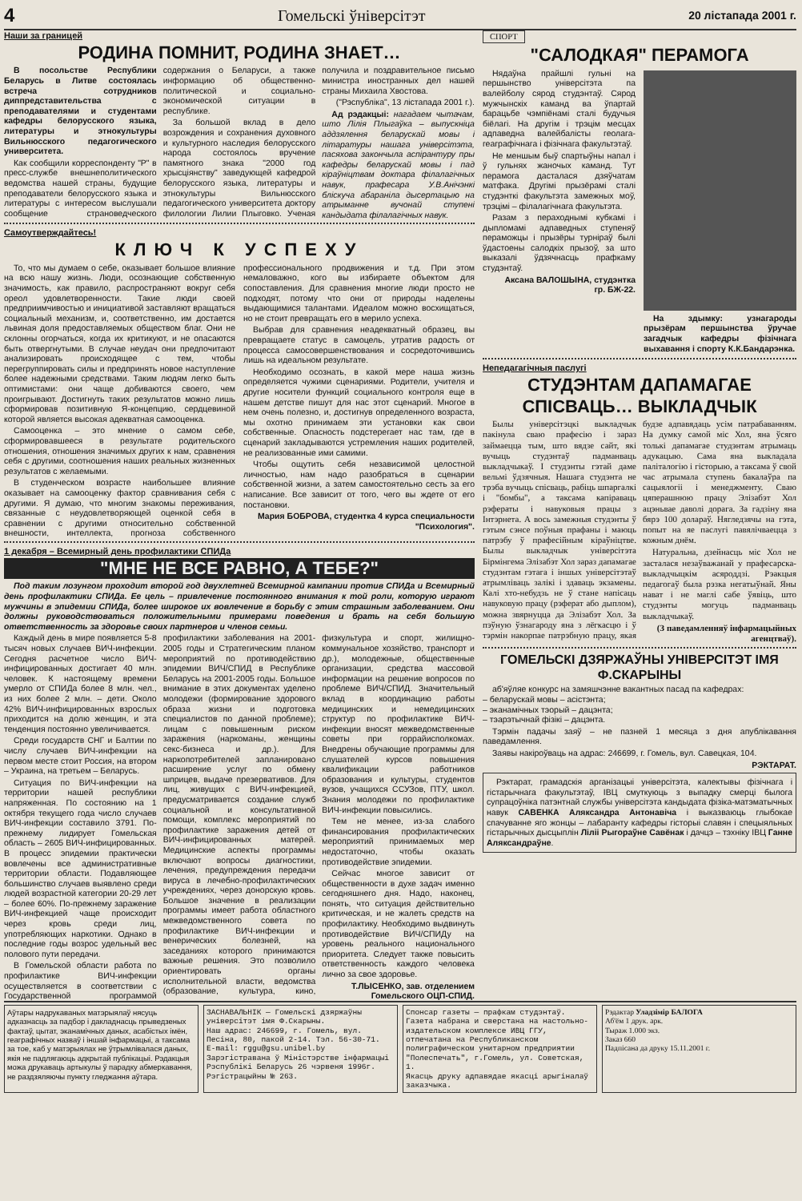4 Гомельскі ўніверсітэт 20 лістапада 2001 г.
Наши за границей
РОДИНА ПОМНИТ, РОДИНА ЗНАЕТ…
В посольстве Республики Беларусь в Литве состоялась встреча сотрудников диппредставительства с преподавателями и студентами кафедры белорусского языка, литературы и этнокультуры Вильнюсского педагогического университета.
Как сообщили корреспонденту "Р" в пресс-службе внешнеполитического ведомства нашей страны, будущие преподаватели белорусского языка и литературы с интересом выслушали сообщение страноведческого содержания о Беларуси, а также информацию об общественно-политической и социально-экономической ситуации в республике.
За большой вклад в дело возрождения и сохранения духовного и культурного наследия белорусского народа состоялось вручение памятного знака "2000 год хрысціянству" заведующей кафедрой белорусского языка, литературы и этнокультуры Вильнюсского педагогического университета доктору филологии Лилии Плыговко. Ученая получила и поздравительное письмо министра иностранных дел нашей страны Михаила Хвостова.
("Рэспубліка", 13 лістапада 2001 г.).
Ад рэдакцыі: нагадаем чытачам, што Лілія Плыгаўка – выпускніца аддзялення беларускай мовы і літаратуры нашага універсітэта, пасяхова закончыла аспірантуру пры кафедры беларускай мовы і пад кіраўніцтвам доктара філалагічных навук, прафесара У.В.Анічэнкі бліскуча абараніла дысертацыю на атрыманне вучонай ступені кандыдата філалагічных навук.
Самоутверждайтесь!
КЛЮЧ К УСПЕХУ
То, что мы думаем о себе, оказывает большое влияние на всю нашу жизнь. Люди, осознающие собственную значимость, как правило, распространяют вокруг себя ореол удовлетворенности. Такие люди своей предприимчивостью и инициативой заставляют вращаться социальный механизм, и, соответственно, им достается львиная доля предоставляемых обществом благ. Они не склонны огорчаться, когда их критикуют, и не опасаются быть отвергнутыми. В случае неудач они предпочитают анализировать происходящее с тем, чтобы перегруппировать силы и предпринять новое наступление более надежными средствами. Таким людям легко быть оптимистами: они чаще добиваются своего, чем проигрывают. Достигнуть таких результатов можно лишь сформировав позитивную Я-концепцию, сердцевиной которой является высокая адекватная самооценка.
Самооценка – это мнение о самом себе, сформировавшееся в результате родительского отношения, отношения значимых других к нам, сравнения себя с другими, соотношения наших реальных жизненных результатов с желаемыми.
В студенческом возрасте наибольшее влияние оказывает на самооценку фактор сравнивания себя с другими. Я думаю, что многим знакомы переживания, связанные с неудовлетворяющей оценкой себя в сравнении с другими относительно собственной внешности, интеллекта, прогноза собственного профессионального продвижения и т.д. При этом немаловажно, кого вы избираете объектом для сопоставления. Для сравнения многие люди просто не подходят, потому что они от природы наделены выдающимися талантами. Идеалом можно восхищаться, но не стоит превращать его в мерило успеха.
Выбрав для сравнения неадекватный образец, вы превращаете статус в самоцель, утратив радость от процесса самосовершенствования и сосредоточившись лишь на идеальном результате.
Необходимо осознать, в какой мере наша жизнь определяется чужими сценариями. Родители, учителя и другие носители функций социального контроля еще в нашем детстве пишут для нас этот сценарий. Многое в нем очень полезно, и, достигнув определенного возраста, мы охотно принимаем эти установки как свои собственные. Опасность подстерегает нас там, где в сценарий закладываются устремления наших родителей, не реализованные ими самими.
Чтобы ощутить себя независимой целостной личностью, нам надо разобраться в сценарии собственной жизни, а затем самостоятельно сесть за его написание. Все зависит от того, чего вы ждете от его постановки.
Мария БОБРОВА, студентка 4 курса специальности "Психология".
1 декабря – Всемирный день профилактики СПИДа
"МНЕ НЕ ВСЕ РАВНО, А ТЕБЕ?"
Под таким лозунгом проходит второй год двухлетней Всемирной кампании против СПИДа и Всемирный день профилактики СПИДа. Ее цель – привлечение постоянного внимания к той роли, которую играют мужчины в эпидемии СПИДа, более широкое их вовлечение в борьбу с этим страшным заболеванием. Они должны руководствоваться положительными примерами поведения и брать на себя большую ответственность за здоровье своих партнеров и членов семьи.
Каждый день в мире появляется 5-8 тысяч новых случаев ВИЧ-инфекции. Сегодня расчетное число ВИЧ-инфицированных достигает 40 млн. человек. К настоящему времени умерло от СПИДа более 8 млн. чел., из них более 2 млн. – дети. Около 42% ВИЧ-инфицированных взрослых приходится на долю женщин, и эта тенденция постоянно увеличивается.
Среди государств СНГ и Балтии по числу случаев ВИЧ-инфекции на первом месте стоит Россия, на втором – Украина, на третьем – Беларусь.
Ситуация по ВИЧ-инфекции на территории нашей республики напряженная. По состоянию на 1 октября текущего года число случаев ВИЧ-инфекции составило 3791. По-прежнему лидирует Гомельская область – 2605 ВИЧ-инфицированных. В процесс эпидемии практически вовлечены все административные территории области. Подавляющее большинство случаев выявлено среди людей возрастной категории 20-29 лет – более 60%. По-прежнему заражение ВИЧ-инфекцией чаще происходит через кровь среди лиц, употребляющих наркотики. Однако в последние годы возрос удельный вес полового пути передачи.
В Гомельской области работа по профилактике ВИЧ-инфекции осуществляется в соответствии с Государственной программой профилактики заболевания на 2001-2005 годы и Стратегическим планом мероприятий по противодействию эпидемии ВИЧ/СПИД в Республике Беларусь на 2001-2005 годы. Большое внимание в этих документах уделено молодежи (формирование здорового образа жизни и подготовка специалистов по данной проблеме); лицам с повышенным риском заражения (наркоманы, женщины секс-бизнеса и др.). Для наркопотребителей запланировано расширение услуг по обмену шприцев, выдаче презервативов. Для лиц, живущих с ВИЧ-инфекцией, предусматривается создание служб социальной и консультативной помощи, комплекс мероприятий по профилактике заражения детей от ВИЧ-инфицированных матерей. Медицинские аспекты программы включают вопросы диагностики, лечения, предупреждения передачи вируса в лечебно-профилактических учреждениях, через донорскую кровь. Большое значение в реализации программы имеет работа областного межведомственного совета по профилактике ВИЧ-инфекции и венерических болезней, на заседаниях которого принимаются важные решения. Это позволило ориентировать органы исполнительной власти, ведомства (образование, культура, кино, физкультура и спорт, жилищно-коммунальное хозяйство, транспорт и др.), молодежные, общественные организации, средства массовой информации на решение вопросов по проблеме ВИЧ/СПИД. Значительный вклад в координацию работы медицинских и немедицинских структур по профилактике ВИЧ-инфекции вносят межведомственные советы при горрайисполкомах. Внедрены обучающие программы для слушателей курсов повышения квалификации работников образования и культуры, студентов вузов, учащихся ССУЗов, ПТУ, школ. Знания молодежи по профилактике ВИЧ-инфекции повысились.
Тем не менее, из-за слабого финансирования профилактических мероприятий принимаемых мер недостаточно, чтобы оказать противодействие эпидемии.
Сейчас многое зависит от общественности в духе задач именно сегодняшнего дня. Надо, наконец, понять, что ситуация действительно критическая, и не жалеть средств на профилактику. Необходимо выдвинуть противодействие ВИЧ/СПИДу на уровень реального национального приоритета. Следует также повысить ответственность каждого человека лично за свое здоровье.
Т.ЛЫСЕНКО, зав. отделением Гомельского ОЦП-СПИД.
СПОРТ
"САЛОДКАЯ" ПЕРАМОГА
Нядаўна прайшлі гульні на першынство універсітэта па валейболу сярод студэнтаў. Сярод мужчынскіх каманд ва ўпартай барацьбе чэмпіёнамі сталі будучыя біёлагі. На другім і трэцім месцах адпаведна валейбалісты геолага-геаграфічнага і фізічнага факультэтаў.
Не меншым быў спартыўны напал і ў гульнях жаночых каманд. Тут перамога дасталася дзяўчатам матфака. Другімі прызёрамі сталі студэнткі факультэта замежных моў, трэцімі – філалагічнага факультэта.
Разам з пераходнымі кубкамі і дыпломамі адпаведных ступеняў пераможцы і прызёры турніраў былі ўдастоены салодкіх прызоў, за што выказалі ўдзячнасць прафкаму студэнтаў.
Аксана ВАЛОШЫНА, студэнтка гр. БЖ-22.
На здымку: узнагароды прызёрам першынства ўручае загадчык кафедры фізічнага выхавання і спорту К.К.Бандарэнка.
Непедагагічныя паслугі
СТУДЭНТАМ ДАПАМАГАЕ СПІСВАЦЬ… ВЫКЛАДЧЫК
Былы універсітэцкі выкладчык пакінула сваю прафесію і зараз займаецца тым, што вядзе сайт, які вучыць студэнтаў падманваць выкладчыкаў. І студэнты гэтай даме вельмі ўдзячныя. Нашага студэнта не трэба вучыць спісваць, рабіць шпаргалкі і "бомбы", а таксама капіраваць рэфераты і навуковыя працы з Інтэрнета. А вось замежныя студэнты ў гэтым сэнсе поўныя прафаны і маюць патрэбу ў прафесійным кіраўніцтве. Былы выкладчык універсітэта Бірмінгема Элізабэт Хол зараз дапамагае студэнтам гэтага і іншых універсітэтаў атрымліваць залікі і здаваць экзамены. Калі хто-небудзь не ў стане напісаць навуковую працу (рэферат або дыплом), можна звярнуцца да Элізабэт Хол. За пэўную ўзнагароду яна з лёгкасцю і ў тэрмін накорпае патрэбную працу, якая будзе адпавядаць усім патрабаванням. На думку самой міс Хол, яна ўсяго толькі дапамагае студэнтам атрымаць адукацыю. Сама яна выкладала паліталогію і гісторыю, а таксама ў свой час атрымала ступень бакалаўра па сацыялогіі і менеджменту. Сваю цяперашнюю працу Элізабэт Хол ацэньвае даволі дорага. За гадзіну яна бярэ 100 долараў. Нягледзячы на гэта, попыт на яе паслугі павялічваецца з кожным днём.
Натуральна, дзейнасць міс Хол не засталася незаўважанай у прафесарска-выкладчыцкім асяроддзі. Рэакцыя педагогаў была рэзка негатыўнай. Яны нават і не маглі сабе ўявіць, што студэнты могуць падманваць выкладчыкаў.
(З паведамленняў інфармацыйных агенцтваў).
ГОМЕЛЬСКІ ДЗЯРЖАЎНЫ УНІВЕРСІТЭТ ІМЯ Ф.СКАРЫНЫ
аб'яўляе конкурс на замяшчэнне вакантных пасад па кафедрах:
– беларускай мовы – асістэнта;
– эканамічных тэорый – дацэнта;
– тэарэтычнай фізікі – дацэнта.
Тэрмін падачы заяў – не пазней 1 месяца з дня апублікавання паведамлення.
Заявы накіроўваць на адрас: 246699, г. Гомель, вул. Савецкая, 104.
РЭКТАРАТ.
Рэктарат, грамадскія арганізацыі універсітэта, калектывы фізічнага і гістарычнага факультэтаў, ІВЦ смуткуюць з выпадку смерці былога супрацоўніка патэнтнай службы універсітэта кандыдата фізіка-матэматычных навук САВЕНКА Аляксандра Антонавіча і выказваюць глыбокае спачуванне яго жонцы – лабаранту кафедры гісторыі славян і спецыяльных гістарычных дысцыплін Ліліі Рыгораўне Савёнак і дачцэ – тэхніку ІВЦ Ганне Аляксандраўне.
Аўтары надрукаваных матэрыялаў нясуць адказнасць за падбор і дакладнасць прыведзеных фактаў, цытат, эканамічных даных, асабістых імён, геаграфічных назваў і іншай інфармацыі, а таксама за тое, каб у матэрыялах не ўтрымлівалася даных, якія не падлягаюць адкрытай публікацыі. Рэдакцыя можа друкаваць артыкулы ў парадку абмеркавання, не раздзяляючы пункту гледжання аўтара.
ЗАСНАВАЛЬНІК — Гомельскі дзяржаўны універсітэт імя Ф.Скарыны.
Наш адрас: 246699, г. Гомель, вул. Песіна, 80, пакой 2-14. Тэл. 56-30-71.
E-mail: rggu@gsu.unibel.by
Зарэгістравана ў Міністэрстве інфармацыі Рэспублікі Беларусь 26 чэрвеня 1996г. Рэгістрацыйны № 263.
Спонсар газеты — прафкам студэнтаў.
Газета набрана и сверстана на настольно-издательском комплексе ИВЦ ГГУ, отпечатана на Республиканском полиграфическом унитарном предприятии "Полеспечать", г.Гомель, ул. Советская, 1.
Якасць друку адпавядае якасці арыгіналаў заказчыка.
Рэдактар Уладзімір БАЛОГА
Аб'ём 1 друк. арк.
Тыраж 1.000 экз.
Заказ 660
Падпісана да друку 15.11.2001 г.